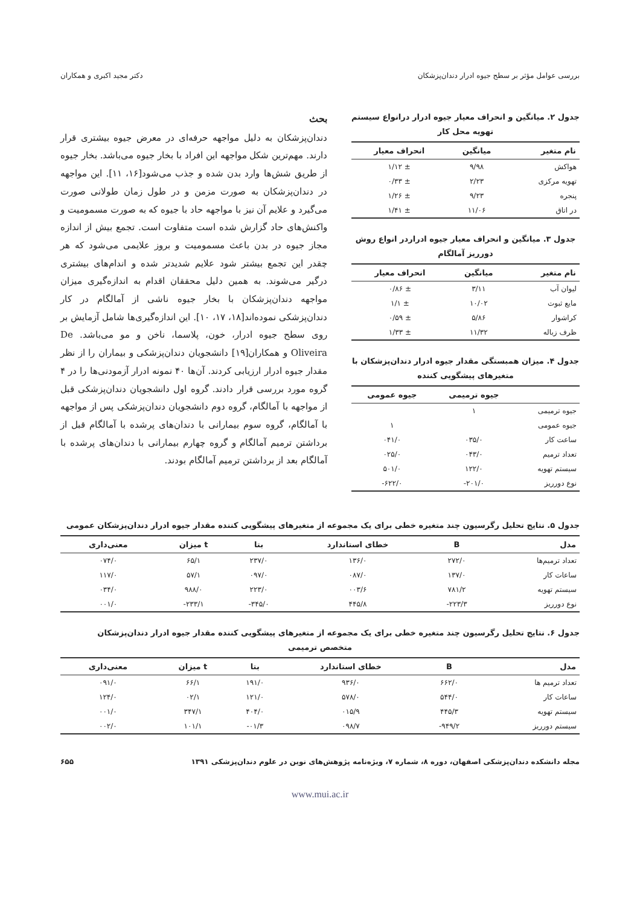بررسی عوامل مؤثر بر سطح جیوه ادرار دندان‌پزشکان دکتر مجید اکبری و همکاران
جدول ۲. میانگین و انحراف معیار جیوه ادرار درانواع سیستم تهویه محل کار
| نام متغیر | میانگین | انحراف معیار |
| --- | --- | --- |
| هواکش | ۹/۹۸ | ± ۱/۱۲ |
| تهویه مرکزی | ۲/۲۳ | ± ۰/۳۳ |
| پنجره | ۹/۲۳ | ± ۱/۲۶ |
| در اتاق | ۱۱/۰۶ | ± ۱/۴۱ |
جدول ۳. میانگین و انحراف معیار جیوه ادراردر انواع روش دورریز آمالگام
| نام متغیر | میانگین | انحراف معیار |
| --- | --- | --- |
| لیوان آب | ۳/۱۱ | ± ۰/۸۶ |
| مایع ثبوت | ۱۰/۰۲ | ± ۱/۱ |
| کراشوار | ۵/۸۶ | ± ۰/۵۹ |
| ظرف زباله | ۱۱/۳۲ | ± ۱/۳۳ |
جدول ۴. میزان همبستگی مقدار جیوه ادرار دندان‌پزشکان با متغیرهای پیشگویی کننده
| | جیوه ترمیمی | جیوه عمومی |
| --- | --- | --- |
| جیوه ترمیمی | ۱ | |
| جیوه عمومی | | ۱ |
| ساعت کار | ۰۳۵/۰ | ۰۴۱/۰ |
| تعداد ترمیم | ۰۴۳/۰ | ۰۲۵/۰ |
| سیستم تهویه | ۱۲۲/۰ | ۵۰۱/۰ |
| نوع دورریز | ۲۰۱/۰- | ۶۲۲/۰- |
بحث
دندان‌پزشکان به دلیل مواجهه حرفه‌ای در معرض جیوه بیشتری قرار دارند. مهم‌ترین شکل مواجهه این افراد با بخار جیوه می‌باشد. بخار جیوه از طریق شش‌ها وارد بدن شده و جذب می‌شود[۱۶، ۱۱]. این مواجهه در دندان‌پزشکان به صورت مزمن و در طول زمان طولانی صورت می‌گیرد و علایم آن نیز با مواجهه حاد با جیوه که به صورت مسمومیت و واکنش‌های حاد گزارش شده است متفاوت است. تجمع بیش از اندازه مجاز جیوه در بدن باعث مسمومیت و بروز علایمی می‌شود که هر چقدر این تجمع بیشتر شود علایم شدیدتر شده و اندام‌های بیشتری درگیر می‌شوند. به همین دلیل محققان اقدام به اندازه‌گیری میزان مواجهه دندان‌پزشکان با بخار جیوه ناشی از آمالگام در کار دندان‌پزشکی نموده‌اند[۱۸، ۱۷، ۱۰]. این اندازه‌گیری‌ها شامل آزمایش بر روی سطح جیوه ادرار، خون، پلاسما، ناخن و مو می‌باشد. De Oliveira و همکاران[۱۹] دانشجویان دندان‌پزشکی و بیماران را از نظر مقدار جیوه ادرار ارزیابی کردند. آن‌ها ۴۰ نمونه ادرار آزمودنی‌ها را در ۴ گروه مورد بررسی قرار دادند. گروه اول دانشجویان دندان‌پزشکی قبل از مواجهه با آمالگام، گروه دوم دانشجویان دندان‌پزشکی پس از مواجهه با آمالگام، گروه سوم بیمارانی با دندان‌های پرشده با آمالگام قبل از برداشتن ترمیم آمالگام و گروه چهارم بیمارانی با دندان‌های پرشده با آمالگام بعد از برداشتن ترمیم آمالگام بودند.
جدول ۵. نتایج تحلیل رگرسیون چند متغیره خطی برای یک مجموعه از متغیرهای پیشگویی کننده مقدار جیوه ادرار دندان‌پزشکان عمومی
| مدل | B | خطای استاندارد | بتا | t میزان | معنی‌داری |
| --- | --- | --- | --- | --- | --- |
| تعداد ترمیم‌ها | ۲۷۲/۰ | ۱۳۶/۰ | ۲۳۷/۰ | ۶۵/۱ | ۰۷۴/۰ |
| ساعات کار | ۱۳۷/۰ | ۰۸۷/۰ | ۰۹۷/۰ | ۵۷/۱ | ۱۱۷/۰ |
| سیستم تهویه | ۷۸۱/۲ | ۰۰۳/۶ | ۲۲۳/۰ | ۹۸۸/۰ | ۰۳۴/۰ |
| نوع دورریز | ۲۲۳/۳- | ۴۴۵/۸ | ۳۴۵/۰- | ۲۳۳/۱- | ۰۰۱/۰ |
جدول ۶. نتایج تحلیل رگرسیون چند متغیره خطی برای یک مجموعه از متغیرهای پیشگویی کننده مقدار جیوه ادرار دندان‌پزشکان
متخصص ترمیمی
| مدل | B | خطای استاندارد | بتا | t میزان | معنی‌داری |
| --- | --- | --- | --- | --- | --- |
| تعداد ترمیم ها | ۶۶۲/۰ | ۹۳۶/۰ | ۱۹۱/۰ | ۶۶/۱ | ۰۹۱/۰ |
| ساعات کار | ۵۴۴/۰ | ۵۷۸/۰ | ۱۲۱/۰ | ۰۲/۱ | ۱۲۴/۰ |
| سیستم تهویه | ۴۴۵/۳ | ۰۱۵/۹ | ۴۰۴/۰ | ۳۴۷/۱ | ۰۰۱/۰ |
| سیستم دورریز | ۹۴۹/۲- | ۰۹۸/۷ | ۰۱/۳- | ۱۰۱/۱ | ۰۰۲/۰ |
مجله دانشکده دندان‌پزشکی اصفهان، دوره ۸، شماره ۷، ویژه‌نامه پژوهش‌های نوین در علوم دندان‌پزشکی ۱۳۹۱ ۶۵۵
www.mui.ac.ir